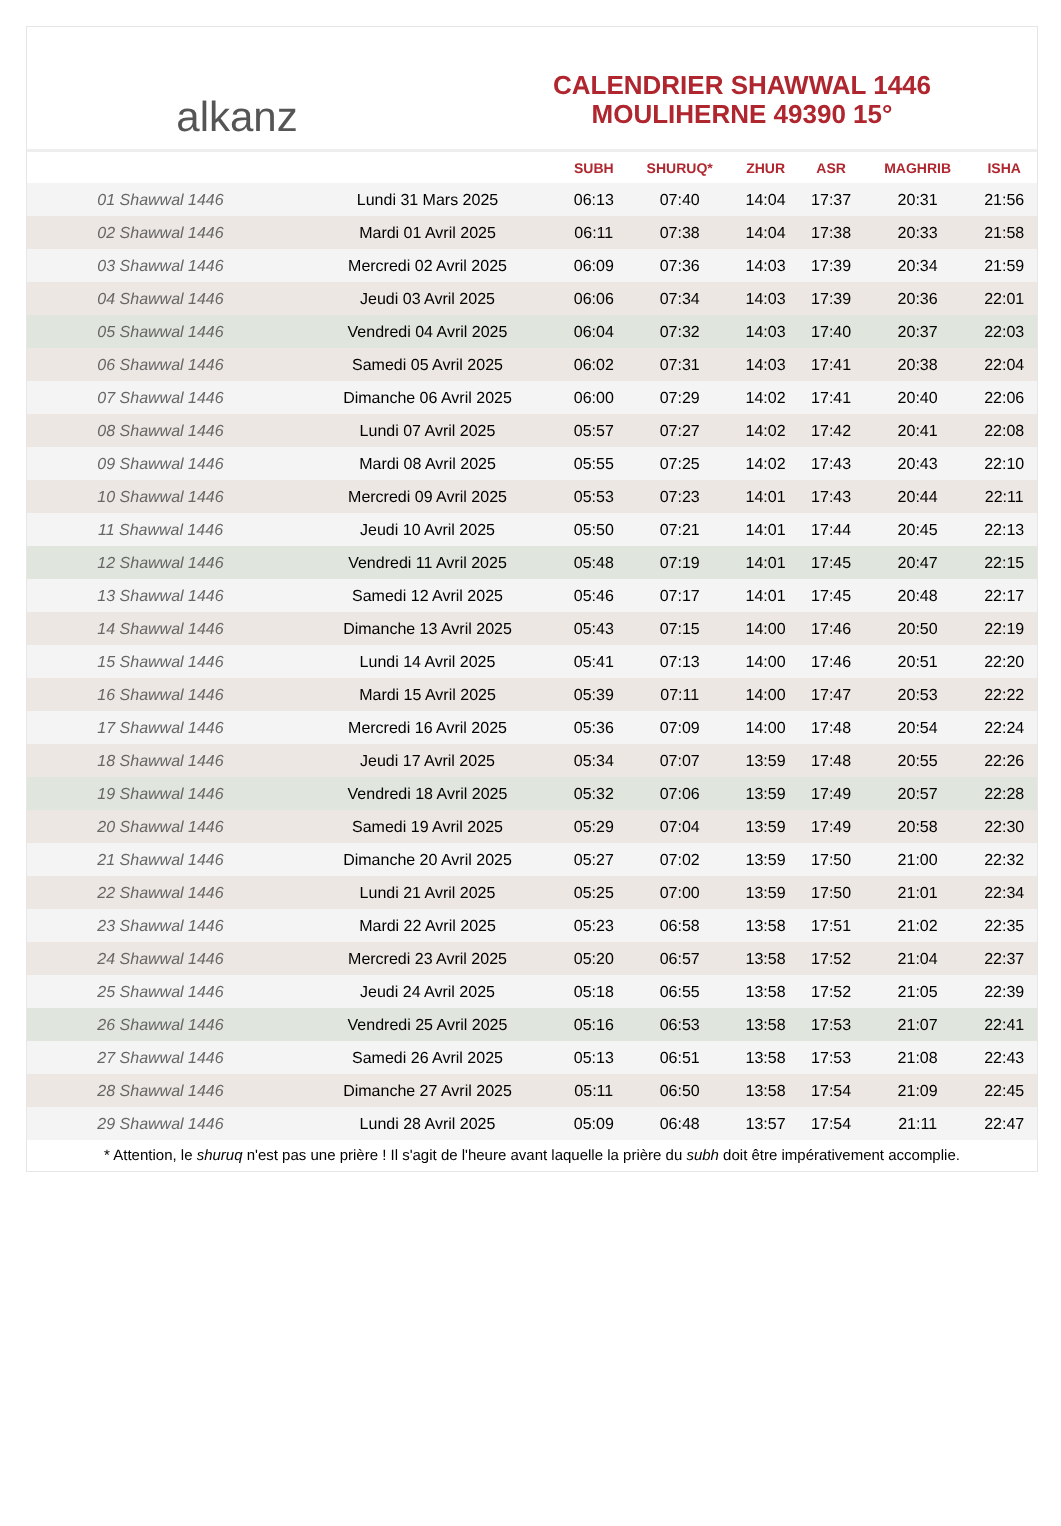alkanz
CALENDRIER SHAWWAL 1446
MOULIHERNE 49390 15°
| | | SUBH | SHURUQ* | ZHUR | ASR | MAGHRIB | ISHA |
| --- | --- | --- | --- | --- | --- | --- | --- |
| 01 Shawwal 1446 | Lundi 31 Mars 2025 | 06:13 | 07:40 | 14:04 | 17:37 | 20:31 | 21:56 |
| 02 Shawwal 1446 | Mardi 01 Avril 2025 | 06:11 | 07:38 | 14:04 | 17:38 | 20:33 | 21:58 |
| 03 Shawwal 1446 | Mercredi 02 Avril 2025 | 06:09 | 07:36 | 14:03 | 17:39 | 20:34 | 21:59 |
| 04 Shawwal 1446 | Jeudi 03 Avril 2025 | 06:06 | 07:34 | 14:03 | 17:39 | 20:36 | 22:01 |
| 05 Shawwal 1446 | Vendredi 04 Avril 2025 | 06:04 | 07:32 | 14:03 | 17:40 | 20:37 | 22:03 |
| 06 Shawwal 1446 | Samedi 05 Avril 2025 | 06:02 | 07:31 | 14:03 | 17:41 | 20:38 | 22:04 |
| 07 Shawwal 1446 | Dimanche 06 Avril 2025 | 06:00 | 07:29 | 14:02 | 17:41 | 20:40 | 22:06 |
| 08 Shawwal 1446 | Lundi 07 Avril 2025 | 05:57 | 07:27 | 14:02 | 17:42 | 20:41 | 22:08 |
| 09 Shawwal 1446 | Mardi 08 Avril 2025 | 05:55 | 07:25 | 14:02 | 17:43 | 20:43 | 22:10 |
| 10 Shawwal 1446 | Mercredi 09 Avril 2025 | 05:53 | 07:23 | 14:01 | 17:43 | 20:44 | 22:11 |
| 11 Shawwal 1446 | Jeudi 10 Avril 2025 | 05:50 | 07:21 | 14:01 | 17:44 | 20:45 | 22:13 |
| 12 Shawwal 1446 | Vendredi 11 Avril 2025 | 05:48 | 07:19 | 14:01 | 17:45 | 20:47 | 22:15 |
| 13 Shawwal 1446 | Samedi 12 Avril 2025 | 05:46 | 07:17 | 14:01 | 17:45 | 20:48 | 22:17 |
| 14 Shawwal 1446 | Dimanche 13 Avril 2025 | 05:43 | 07:15 | 14:00 | 17:46 | 20:50 | 22:19 |
| 15 Shawwal 1446 | Lundi 14 Avril 2025 | 05:41 | 07:13 | 14:00 | 17:46 | 20:51 | 22:20 |
| 16 Shawwal 1446 | Mardi 15 Avril 2025 | 05:39 | 07:11 | 14:00 | 17:47 | 20:53 | 22:22 |
| 17 Shawwal 1446 | Mercredi 16 Avril 2025 | 05:36 | 07:09 | 14:00 | 17:48 | 20:54 | 22:24 |
| 18 Shawwal 1446 | Jeudi 17 Avril 2025 | 05:34 | 07:07 | 13:59 | 17:48 | 20:55 | 22:26 |
| 19 Shawwal 1446 | Vendredi 18 Avril 2025 | 05:32 | 07:06 | 13:59 | 17:49 | 20:57 | 22:28 |
| 20 Shawwal 1446 | Samedi 19 Avril 2025 | 05:29 | 07:04 | 13:59 | 17:49 | 20:58 | 22:30 |
| 21 Shawwal 1446 | Dimanche 20 Avril 2025 | 05:27 | 07:02 | 13:59 | 17:50 | 21:00 | 22:32 |
| 22 Shawwal 1446 | Lundi 21 Avril 2025 | 05:25 | 07:00 | 13:59 | 17:50 | 21:01 | 22:34 |
| 23 Shawwal 1446 | Mardi 22 Avril 2025 | 05:23 | 06:58 | 13:58 | 17:51 | 21:02 | 22:35 |
| 24 Shawwal 1446 | Mercredi 23 Avril 2025 | 05:20 | 06:57 | 13:58 | 17:52 | 21:04 | 22:37 |
| 25 Shawwal 1446 | Jeudi 24 Avril 2025 | 05:18 | 06:55 | 13:58 | 17:52 | 21:05 | 22:39 |
| 26 Shawwal 1446 | Vendredi 25 Avril 2025 | 05:16 | 06:53 | 13:58 | 17:53 | 21:07 | 22:41 |
| 27 Shawwal 1446 | Samedi 26 Avril 2025 | 05:13 | 06:51 | 13:58 | 17:53 | 21:08 | 22:43 |
| 28 Shawwal 1446 | Dimanche 27 Avril 2025 | 05:11 | 06:50 | 13:58 | 17:54 | 21:09 | 22:45 |
| 29 Shawwal 1446 | Lundi 28 Avril 2025 | 05:09 | 06:48 | 13:57 | 17:54 | 21:11 | 22:47 |
* Attention, le shuruq n'est pas une prière ! Il s'agit de l'heure avant laquelle la prière du subh doit être impérativement accomplie.